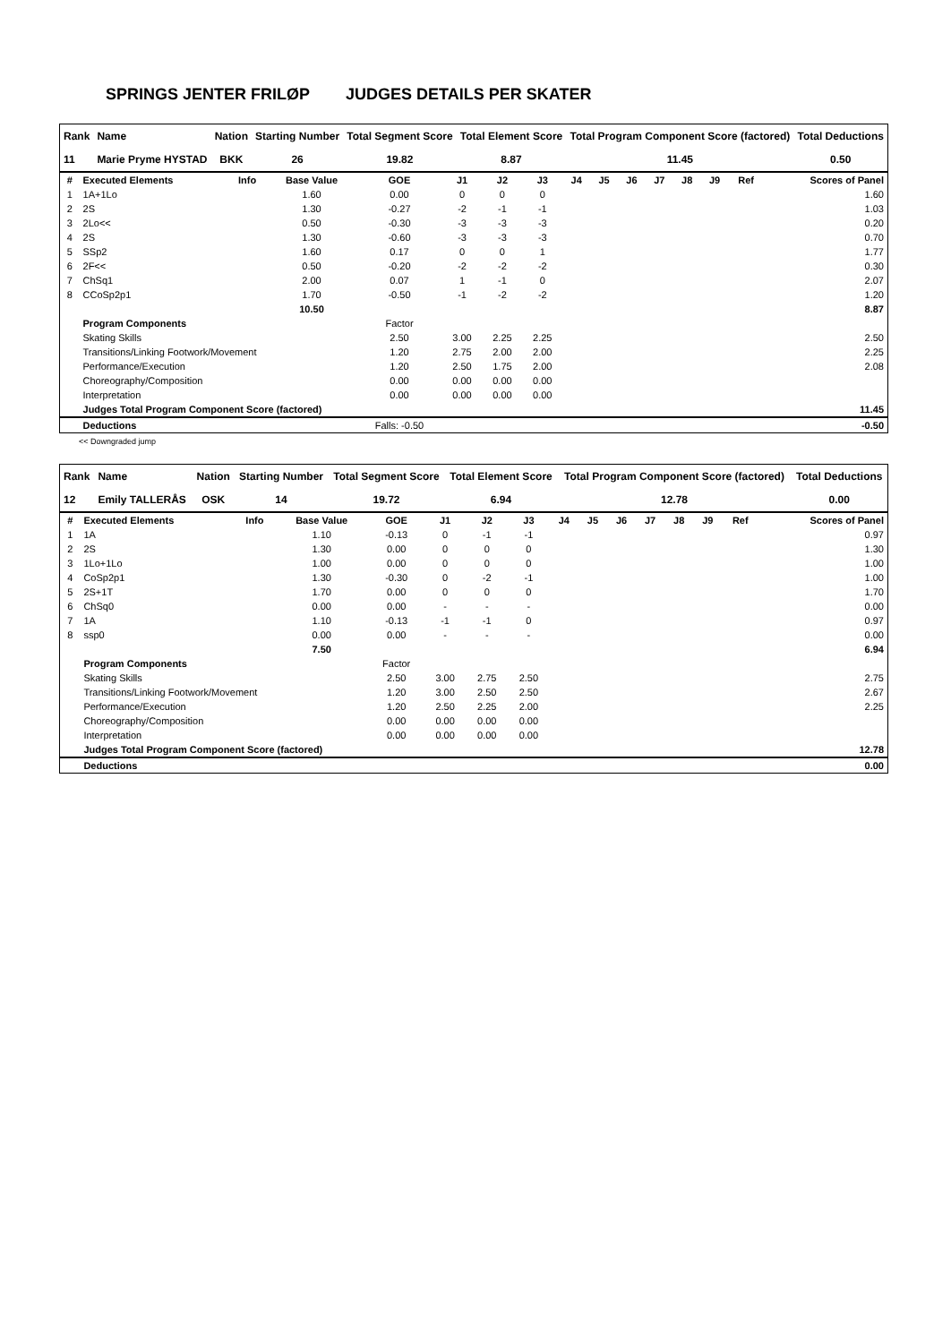SPRINGS JENTER FRILØP JUDGES DETAILS PER SKATER
| Rank | Name | Nation | Starting Number | Total Segment Score | Total Element Score | Total Program Component Score (factored) | Total Deductions |
| --- | --- | --- | --- | --- | --- | --- | --- |
| 11 | Marie Pryme HYSTAD | BKK | 26 | 19.82 | 8.87 | 11.45 | 0.50 |
| # | Executed Elements | Info | Base Value | GOE | J1 | J2 | J3 | J4 | J5 | J6 | J7 | J8 | J9 | Ref | Scores of Panel |
| --- | --- | --- | --- | --- | --- | --- | --- | --- | --- | --- | --- | --- | --- | --- | --- |
| 1 | 1A+1Lo | | 1.60 | 0.00 | 0 | 0 | 0 | | | | | | | | 1.60 |
| 2 | 2S | | 1.30 | -0.27 | -2 | -1 | -1 | | | | | | | | 1.03 |
| 3 | 2Lo<< | | 0.50 | -0.30 | -3 | -3 | -3 | | | | | | | | 0.20 |
| 4 | 2S | | 1.30 | -0.60 | -3 | -3 | -3 | | | | | | | | 0.70 |
| 5 | SSp2 | | 1.60 | 0.17 | 0 | 0 | 1 | | | | | | | | 1.77 |
| 6 | 2F<< | | 0.50 | -0.20 | -2 | -2 | -2 | | | | | | | | 0.30 |
| 7 | ChSq1 | | 2.00 | 0.07 | 1 | -1 | 0 | | | | | | | | 2.07 |
| 8 | CCoSp2p1 | | 1.70 | -0.50 | -1 | -2 | -2 | | | | | | | | 1.20 |
| | | | 10.50 | | | | | | | | | | | | 8.87 |
| | Program Components | | | Factor | | | | | | | | | | | |
| | Skating Skills | | | 2.50 | 3.00 | 2.25 | 2.25 | | | | | | | | 2.50 |
| | Transitions/Linking Footwork/Movement | | | 1.20 | 2.75 | 2.00 | 2.00 | | | | | | | | 2.25 |
| | Performance/Execution | | | 1.20 | 2.50 | 1.75 | 2.00 | | | | | | | | 2.08 |
| | Choreography/Composition | | | 0.00 | 0.00 | 0.00 | 0.00 | | | | | | | | |
| | Interpretation | | | 0.00 | 0.00 | 0.00 | 0.00 | | | | | | | | |
| | Judges Total Program Component Score (factored) | | | | | | | | | | | | | | 11.45 |
| | Deductions | | | Falls: -0.50 | | | | | | | | | | | -0.50 |
<< Downgraded jump
| Rank | Name | Nation | Starting Number | Total Segment Score | Total Element Score | Total Program Component Score (factored) | Total Deductions |
| --- | --- | --- | --- | --- | --- | --- | --- |
| 12 | Emily TALLERÅS | OSK | 14 | 19.72 | 6.94 | 12.78 | 0.00 |
| # | Executed Elements | Info | Base Value | GOE | J1 | J2 | J3 | J4 | J5 | J6 | J7 | J8 | J9 | Ref | Scores of Panel |
| --- | --- | --- | --- | --- | --- | --- | --- | --- | --- | --- | --- | --- | --- | --- | --- |
| 1 | 1A | | 1.10 | -0.13 | 0 | -1 | -1 | | | | | | | | 0.97 |
| 2 | 2S | | 1.30 | 0.00 | 0 | 0 | 0 | | | | | | | | 1.30 |
| 3 | 1Lo+1Lo | | 1.00 | 0.00 | 0 | 0 | 0 | | | | | | | | 1.00 |
| 4 | CoSp2p1 | | 1.30 | -0.30 | 0 | -2 | -1 | | | | | | | | 1.00 |
| 5 | 2S+1T | | 1.70 | 0.00 | 0 | 0 | 0 | | | | | | | | 1.70 |
| 6 | ChSq0 | | 0.00 | 0.00 | - | - | - | | | | | | | | 0.00 |
| 7 | 1A | | 1.10 | -0.13 | -1 | -1 | 0 | | | | | | | | 0.97 |
| 8 | ssp0 | | 0.00 | 0.00 | - | - | - | | | | | | | | 0.00 |
| | | | 7.50 | | | | | | | | | | | | 6.94 |
| | Program Components | | | Factor | | | | | | | | | | | |
| | Skating Skills | | | 2.50 | 3.00 | 2.75 | 2.50 | | | | | | | | 2.75 |
| | Transitions/Linking Footwork/Movement | | | 1.20 | 3.00 | 2.50 | 2.50 | | | | | | | | 2.67 |
| | Performance/Execution | | | 1.20 | 2.50 | 2.25 | 2.00 | | | | | | | | 2.25 |
| | Choreography/Composition | | | 0.00 | 0.00 | 0.00 | 0.00 | | | | | | | | |
| | Interpretation | | | 0.00 | 0.00 | 0.00 | 0.00 | | | | | | | | |
| | Judges Total Program Component Score (factored) | | | | | | | | | | | | | | 12.78 |
| | Deductions | | | | | | | | | | | | | | 0.00 |